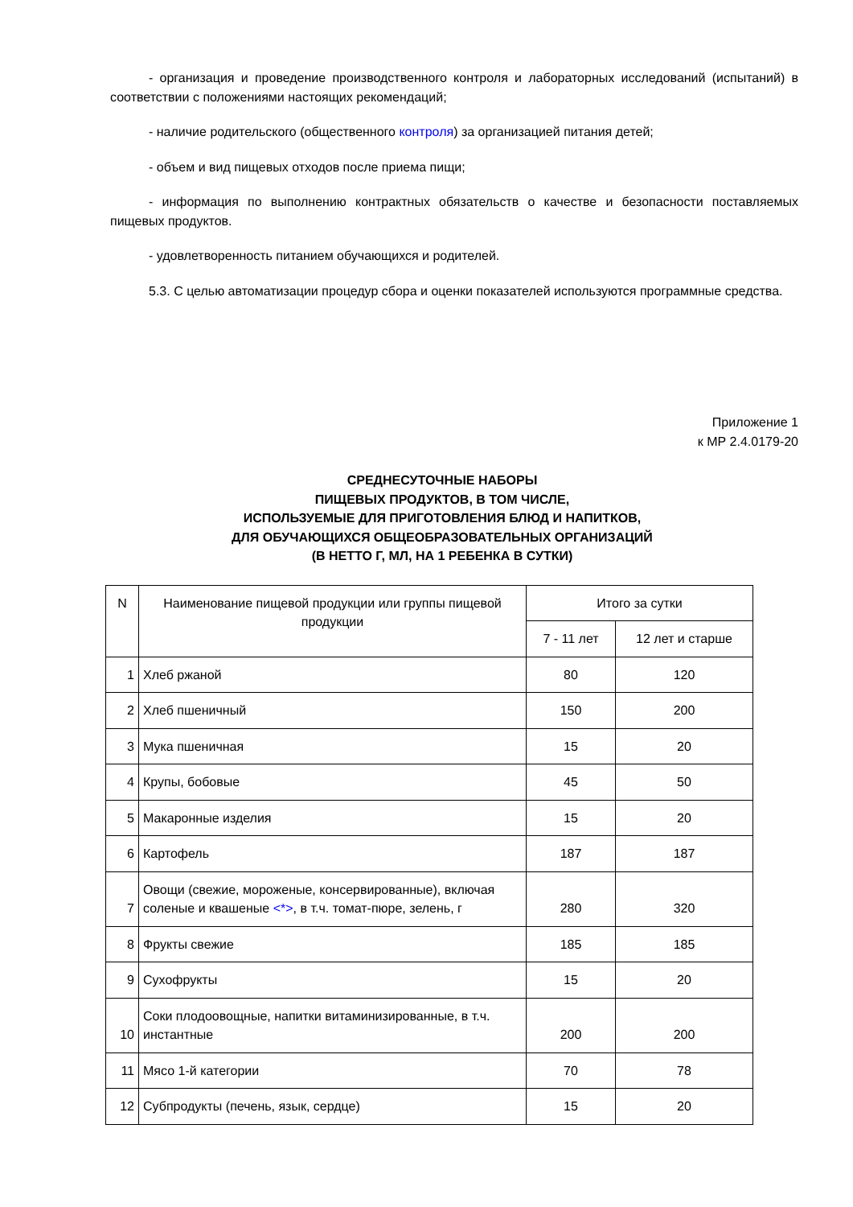- организация и проведение производственного контроля и лабораторных исследований (испытаний) в соответствии с положениями настоящих рекомендаций;
- наличие родительского (общественного контроля) за организацией питания детей;
- объем и вид пищевых отходов после приема пищи;
- информация по выполнению контрактных обязательств о качестве и безопасности поставляемых пищевых продуктов.
- удовлетворенность питанием обучающихся и родителей.
5.3. С целью автоматизации процедур сбора и оценки показателей используются программные средства.
Приложение 1
к МР 2.4.0179-20
СРЕДНЕСУТОЧНЫЕ НАБОРЫ
ПИЩЕВЫХ ПРОДУКТОВ, В ТОМ ЧИСЛЕ,
ИСПОЛЬЗУЕМЫЕ ДЛЯ ПРИГОТОВЛЕНИЯ БЛЮД И НАПИТКОВ,
ДЛЯ ОБУЧАЮЩИХСЯ ОБЩЕОБРАЗОВАТЕЛЬНЫХ ОРГАНИЗАЦИЙ
(В НЕТТО Г, МЛ, НА 1 РЕБЕНКА В СУТКИ)
| N | Наименование пищевой продукции или группы пищевой продукции | Итого за сутки | |
| --- | --- | --- | --- |
| | | 7 - 11 лет | 12 лет и старше |
| 1 | Хлеб ржаной | 80 | 120 |
| 2 | Хлеб пшеничный | 150 | 200 |
| 3 | Мука пшеничная | 15 | 20 |
| 4 | Крупы, бобовые | 45 | 50 |
| 5 | Макаронные изделия | 15 | 20 |
| 6 | Картофель | 187 | 187 |
| 7 | Овощи (свежие, мороженые, консервированные), включая соленые и квашеные <*> , в т.ч. томат-пюре, зелень, г | 280 | 320 |
| 8 | Фрукты свежие | 185 | 185 |
| 9 | Сухофрукты | 15 | 20 |
| 10 | Соки плодоовощные, напитки витаминизированные, в т.ч. инстантные | 200 | 200 |
| 11 | Мясо 1-й категории | 70 | 78 |
| 12 | Субпродукты (печень, язык, сердце) | 15 | 20 |